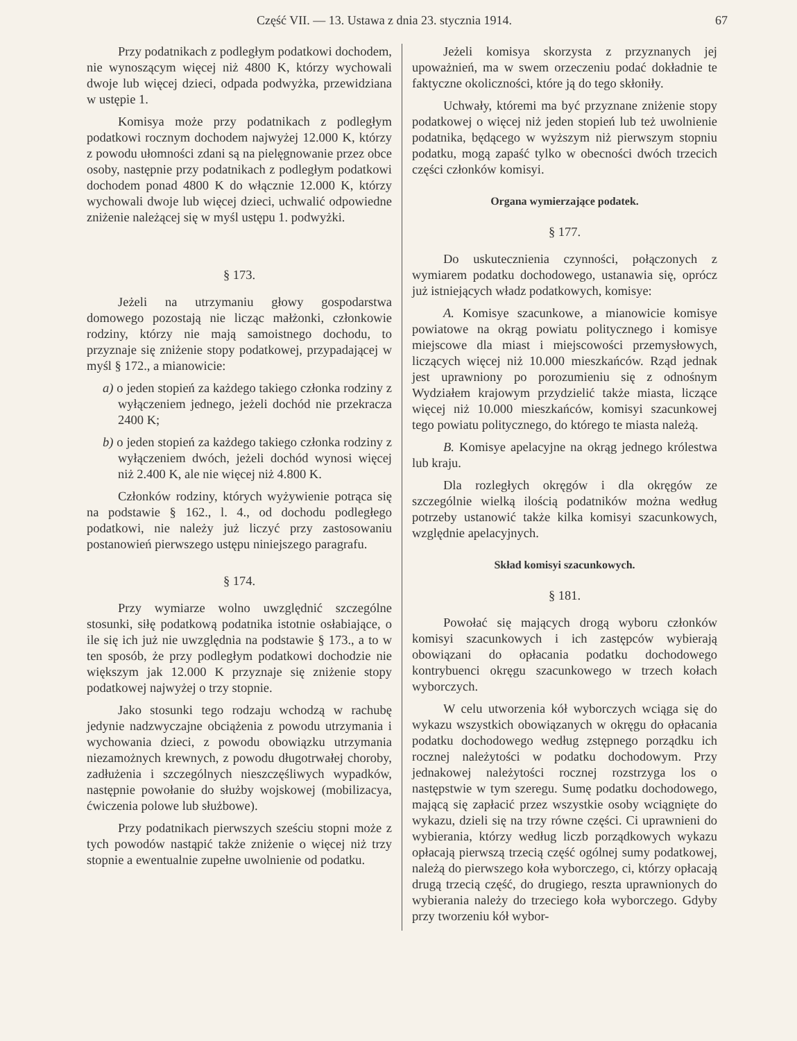Część VII. — 13. Ustawa z dnia 23. stycznia 1914. 67
Przy podatnikach z podległym podatkowi dochodem, nie wynoszącym więcej niż 4800 K, którzy wychowali dwoje lub więcej dzieci, odpada podwyżka, przewidziana w ustępie 1.
Komisya może przy podatnikach z podległym podatkowi rocznym dochodem najwyżej 12.000 K, którzy z powodu ułomności zdani są na pielęgnowanie przez obce osoby, następnie przy podatnikach z podległym podatkowi dochodem ponad 4800 K do włącznie 12.000 K, którzy wychowali dwoje lub więcej dzieci, uchwalić odpowiedne zniżenie należącej się w myśl ustępu 1. podwyżki.
§ 173.
Jeżeli na utrzymaniu głowy gospodarstwa domowego pozostają nie licząc małżonki, członkowie rodziny, którzy nie mają samoistnego dochodu, to przyznaje się zniżenie stopy podatkowej, przypadającej w myśl § 172., a mianowicie:
a) o jeden stopień za każdego takiego członka rodziny z wyłączeniem jednego, jeżeli dochód nie przekracza 2400 K;
b) o jeden stopień za każdego takiego członka rodziny z wyłączeniem dwóch, jeżeli dochód wynosi więcej niż 2.400 K, ale nie więcej niż 4.800 K.
Członków rodziny, których wyżywienie potrąca się na podstawie § 162., l. 4., od dochodu podległego podatkowi, nie należy już liczyć przy zastosowaniu postanowień pierwszego ustępu niniejszego paragrafu.
§ 174.
Przy wymiarze wolno uwzględnić szczególne stosunki, siłę podatkową podatnika istotnie osłabiające, o ile się ich już nie uwzględnia na podstawie § 173., a to w ten sposób, że przy podległym podatkowi dochodzie nie większym jak 12.000 K przyznaje się zniżenie stopy podatkowej najwyżej o trzy stopnie.
Jako stosunki tego rodzaju wchodzą w rachubę jedynie nadzwyczajne obciążenia z powodu utrzymania i wychowania dzieci, z powodu obowiązku utrzymania niezamożnych krewnych, z powodu długotrwałej choroby, zadłużenia i szczególnych nieszczęśliwych wypadków, następnie powołanie do służby wojskowej (mobilizacya, ćwiczenia polowe lub służbowe).
Przy podatnikach pierwszych sześciu stopni może z tych powodów nastąpić także zniżenie o więcej niż trzy stopnie a ewentualnie zupełne uwolnienie od podatku.
Jeżeli komisya skorzysta z przyznanych jej upoważnień, ma w swem orzeczeniu podać dokładnie te faktyczne okoliczności, które ją do tego skłoniły.
Uchwały, któremi ma być przyznane zniżenie stopy podatkowej o więcej niż jeden stopień lub też uwolnienie podatnika, będącego w wyższym niż pierwszym stopniu podatku, mogą zapaść tylko w obecności dwóch trzecich części członków komisyi.
Organa wymierzające podatek.
§ 177.
Do uskutecznienia czynności, połączonych z wymiarem podatku dochodowego, ustanawia się, oprócz już istniejących władz podatkowych, komisye:
A. Komisye szacunkowe, a mianowicie komisye powiatowe na okrąg powiatu politycznego i komisye miejscowe dla miast i miejscowości przemysłowych, liczących więcej niż 10.000 mieszkańców. Rząd jednak jest uprawniony po porozumieniu się z odnośnym Wydziałem krajowym przydzielić także miasta, liczące więcej niż 10.000 mieszkańców, komisyi szacunkowej tego powiatu politycznego, do którego te miasta należą.
B. Komisye apelacyjne na okrąg jednego królestwa lub kraju.
Dla rozległych okręgów i dla okręgów ze szczególnie wielką ilością podatników można według potrzeby ustanowić także kilka komisyi szacunkowych, względnie apelacyjnych.
Skład komisyi szacunkowych.
§ 181.
Powołać się mających drogą wyboru członków komisyi szacunkowych i ich zastępców wybierają obowiązani do opłacania podatku dochodowego kontrybuenci okręgu szacunkowego w trzech kołach wyborczych.
W celu utworzenia kół wyborczych wciąga się do wykazu wszystkich obowiązanych w okręgu do opłacania podatku dochodowego według zstępnego porządku ich rocznej należytości w podatku dochodowym. Przy jednakowej należytości rocznej rozstrzyga los o następstwie w tym szeregu. Sumę podatku dochodowego, mającą się zapłacić przez wszystkie osoby wciągnięte do wykazu, dzieli się na trzy równe części. Ci uprawnieni do wybierania, którzy według liczb porządkowych wykazu opłacają pierwszą trzecią część ogólnej sumy podatkowej, należą do pierwszego koła wyborczego, ci, którzy opłacają drugą trzecią część, do drugiego, reszta uprawnionych do wybierania należy do trzeciego koła wyborczego. Gdyby przy tworzeniu kół wybor-